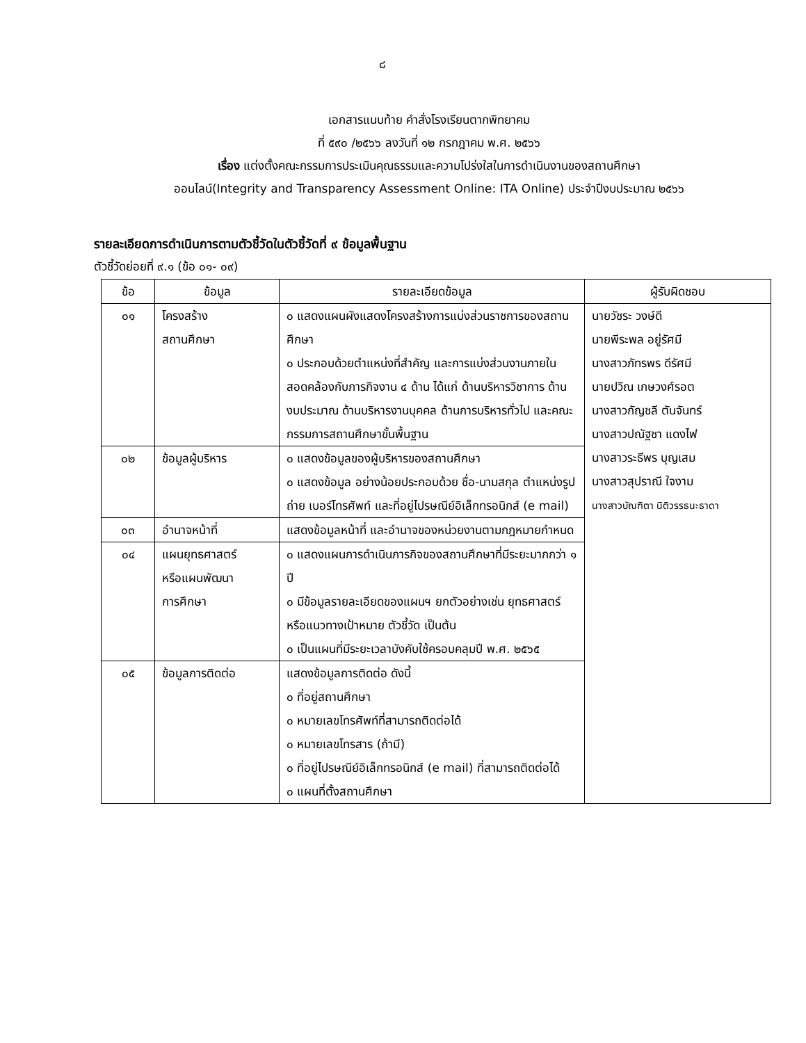๘
เอกสารแนบท้าย คำสั่งโรงเรียนตากพิทยาคม
ที่ ๕๙๐ /๒๕๖๖ ลงวันที่ ๑๒ กรกฎาคม พ.ศ. ๒๕๖๖
เรื่อง แต่งตั้งคณะกรรมการประเมินคุณธรรมและความโปร่งใสในการดำเนินงานของสถานศึกษา
ออนไลน์(Integrity and Transparency Assessment Online: ITA Online) ประจำปีงบประมาณ ๒๕๖๖
รายละเอียดการดำเนินการตามตัวชี้วัดในตัวชี้วัดที่ ๙ ข้อมูลพื้นฐาน
ตัวชี้วัดย่อยที่ ๙.๑ (ข้อ ๐๑- ๐๙)
| ข้อ | ข้อมูล | รายละเอียดข้อมูล | ผู้รับผิดชอบ |
| --- | --- | --- | --- |
| ๐๑ | โครงสร้าง สถานศึกษา | ๐ แสดงแผนผังแสดงโครงสร้างการแบ่งส่วนราชการของสถานศึกษา ๐ ประกอบด้วยตำแหน่งที่สำคัญ และการแบ่งส่วนงานภายใน สอดคล้องกับภารกิจงาน ๔ ด้าน ได้แก่ ด้านบริหารวิชาการ ด้านงบประมาณ ด้านบริหารงานบุคคล ด้านการบริหารทั่วไป และคณะกรรมการสถานศึกษาขั้นพื้นฐาน | นายวัชระ วงษ์ดี นายพีระพล อยู่รัศมี นางสาวภัทรพร ดีรัศมี นายปวิณ เกษวงศ์รอต นางสาวกัญชลี ตันจันทร์ นางสาวปณัฐชา แดงไฟ นางสาวระธีพร บุญเสม นางสาวสุปราณี ใจงาม นางสาวบัณฑิตา นิติวรรธนะธาดา |
| ๐๒ | ข้อมูลผู้บริหาร | ๐ แสดงข้อมูลของผู้บริหารของสถานศึกษา ๐ แสดงข้อมูล อย่างน้อยประกอบด้วย ชื่อ-นามสกุล ตำแหน่งรูปถ่าย เบอร์โทรศัพท์ และที่อยู่ไปรษณีย์อิเล็กทรอนิกส์ (e mail) | |
| ๐๓ | อำนาจหน้าที่ | แสดงข้อมูลหน้าที่ และอำนาจของหน่วยงานตามกฎหมายกำหนด | |
| ๐๔ | แผนยุทธศาสตร์ หรือแผนพัฒนา การศึกษา | ๐ แสดงแผนการดำเนินภารกิจของสถานศึกษาที่มีระยะมากกว่า ๑ ปี ๐ มีข้อมูลรายละเอียดของแผนฯ ยกตัวอย่างเช่น ยุทธศาสตร์ หรือแนวทางเป้าหมาย ตัวชี้วัด เป็นต้น ๐ เป็นแผนที่มีระยะเวลาบังคับใช้ครอบคลุมปี พ.ศ. ๒๕๖๕ | |
| ๐๕ | ข้อมูลการติดต่อ | แสดงข้อมูลการติดต่อ ดังนี้ ๐ ที่อยู่สถานศึกษา ๐ หมายเลขโทรศัพท์ที่สามารถติดต่อได้ ๐ หมายเลขโทรสาร (ถ้ามี) ๐ ที่อยู่ไปรษณีย์อิเล็กทรอนิกส์ (e mail) ที่สามารถติดต่อได้ ๐ แผนที่ตั้งสถานศึกษา | |